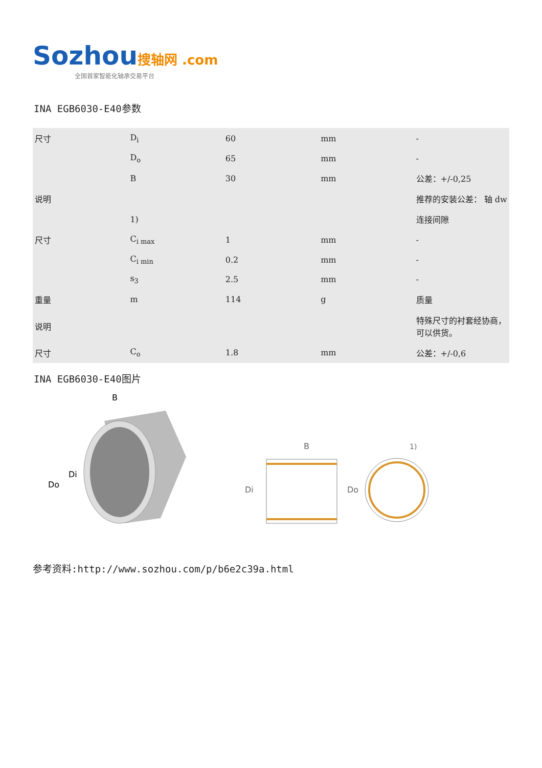Sozhou 搜轴网 .com
全国首家智能化轴承交易平台
INA EGB6030-E40参数
| 尺寸 | D<sub>i</sub> | 60 | mm | - |
| | D<sub>o</sub> | 65 | mm | - |
| | B | 30 | mm | 公差：+/-0,25 |
| 说明 | | | | 推荐的安装公差： 轴 dw |
| | 1) | | | 连接间隙 |
| 尺寸 | C<sub>i max</sub> | 1 | mm | - |
| | C<sub>i min</sub> | 0.2 | mm | - |
| | s<sub>3</sub> | 2.5 | mm | - |
| 重量 | m | 114 | g | 质量 |
| 说明 | | | | 特殊尺寸的衬套经协商，可以供货。 |
| 尺寸 | C<sub>o</sub> | 1.8 | mm | 公差：+/-0,6 |
INA EGB6030-E40图片
B
Do
Di
B
Di
Do
1)
参考资料:http://www.sozhou.com/p/b6e2c39a.html